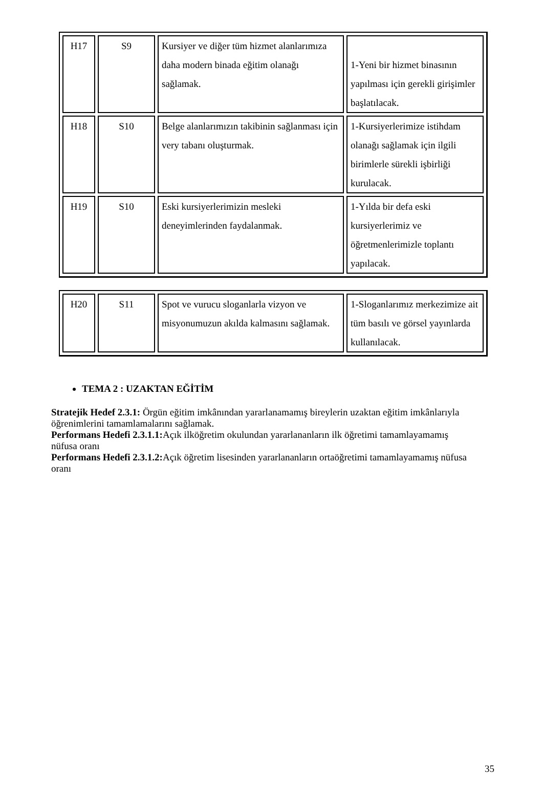| H17 | S9 | Kursiyer ve diğer tüm hizmet alanlarımıza daha modern binada eğitim olanağı sağlamak. | 1-Yeni bir hizmet binasının yapılması için gerekli girişimler başlatılacak. |
| H18 | S10 | Belge alanlarımızın takibinin sağlanması için very tabanı oluşturmak. | 1-Kursiyerlerimize istihdam olanağı sağlamak için ilgili birimlerle sürekli işbirliği kurulacak. |
| H19 | S10 | Eski kursiyerlerimizin mesleki deneyimlerinden faydalanmak. | 1-Yılda bir defa eski kursiyerlerimiz ve öğretmenlerimizle toplantı yapılacak. |
| H20 | S11 | Spot ve vurucu sloganlarla vizyon ve misyonumuzun akılda kalmasını sağlamak. | 1-Sloganlarımız merkezimize ait tüm basılı ve görsel yayınlarda kullanılacak. |
TEMA 2 : UZAKTAN EĞİTİM
Stratejik Hedef 2.3.1: Örgün eğitim imkânından yararlanamamış bireylerin uzaktan eğitim imkânlarıyla öğrenimlerini tamamlamalarını sağlamak.
Performans Hedefi 2.3.1.1: Açık ilköğretim okulundan yararlananların ilk öğretimi tamamlayamamış nüfusa oranı
Performans Hedefi 2.3.1.2: Açık öğretim lisesinden yararlananların ortaöğretimi tamamlayamamış nüfusa oranı
35